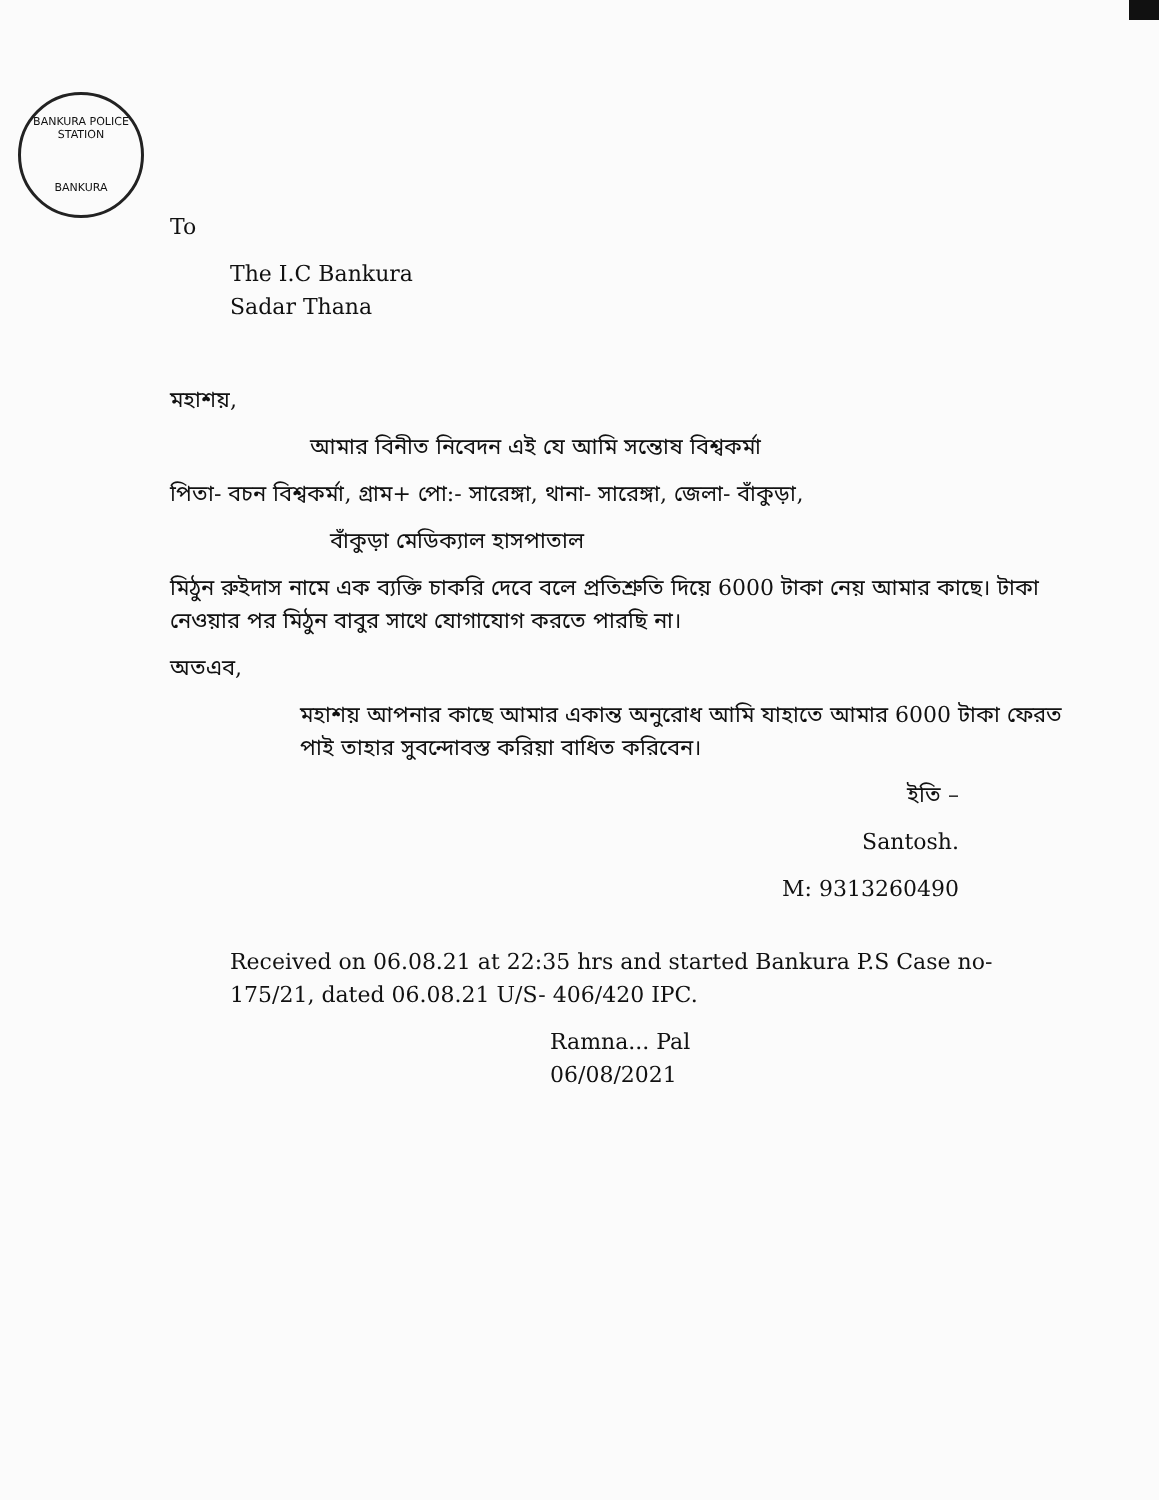BANKURA POLICE STATION
BANKURA
To
The I.C Bankura
Sadar Thana
মহাশয়,
আমার বিনীত নিবেদন এই যে আমি সন্তোষ বিশ্বকর্মা
পিতা- বচন বিশ্বকর্মা, গ্রাম+ পো:- সারেঙ্গা, থানা- সারেঙ্গা, জেলা- বাঁকুড়া,
বাঁকুড়া মেডিক্যাল হাসপাতাল
মিঠুন রুইদাস নামে এক ব্যক্তি চাকরি দেবে বলে প্রতিশ্রুতি দিয়ে 6000 টাকা নেয় আমার কাছে। টাকা নেওয়ার পর মিঠুন বাবুর সাথে যোগাযোগ করতে পারছি না।
অতএব,
মহাশয় আপনার কাছে আমার একান্ত অনুরোধ আমি যাহাতে আমার 6000 টাকা ফেরত পাই তাহার সুবন্দোবস্ত করিয়া বাধিত করিবেন।
ইতি –
Santosh.
M: 9313260490
Received on 06.08.21 at 22:35 hrs and started Bankura P.S Case no- 175/21, dated 06.08.21 U/S- 406/420 IPC.
Ramna... Pal
06/08/2021